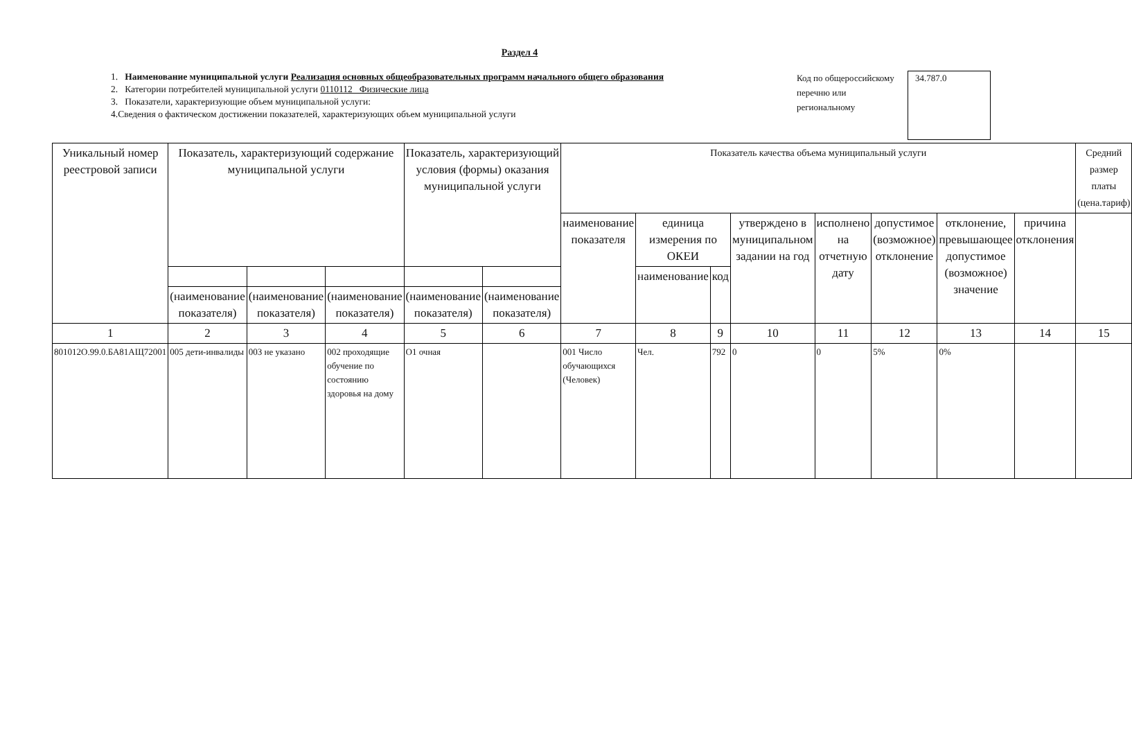Раздел 4
1. Наименование муниципальной услуги Реализация основных общеобразовательных программ начального общего образования
2. Категории потребителей муниципальной услуги 0110112 Физические лица
3. Показатели, характеризующие объем муниципальной услуги:
4.Сведения о фактическом достижении показателей, характеризующих объем муниципальной услуги
Код по общероссийскому перечню или региональному
34.787.0
| Уникальный номер реестровой записи | Показатель, характеризующий содержание муниципальной услуги | | | Показатель, характеризующий условия (формы) оказания муниципальной услуги | | Показатель качества объема муниципальный услуги | | | | | | | | Средний размер платы (цена.тариф) |
| --- | --- | --- | --- | --- | --- | --- | --- | --- | --- | --- | --- | --- | --- | --- |
| | | | | | | наименование показателя | единица измерения по ОКЕИ | | утверждено в муниципальном задании на год | исполнено на отчетную дату | допустимое (возможное) отклонение | отклонение, превышающее допустимое (возможное) значение | причина отклонения | |
| | | | | | | | наименование | код | | | | | | |
| | (наименование показателя) | (наименование показателя) | (наименование показателя) | (наименование показателя) | (наименование показателя) | | | | | | | | | |
| 1 | 2 | 3 | 4 | 5 | 6 | 7 | 8 | 9 | 10 | 11 | 12 | 13 | 14 | 15 |
| 801012О.99.0.БА81АЩ72001 | 005 дети-инвалиды | 003 не указано | 002 проходящие обучение по состоянию здоровья на дому | О1 очная | | 001 Число обучающихся (Человек) | Чел. | 792 | 0 | 0 | 5% | 0% | | |